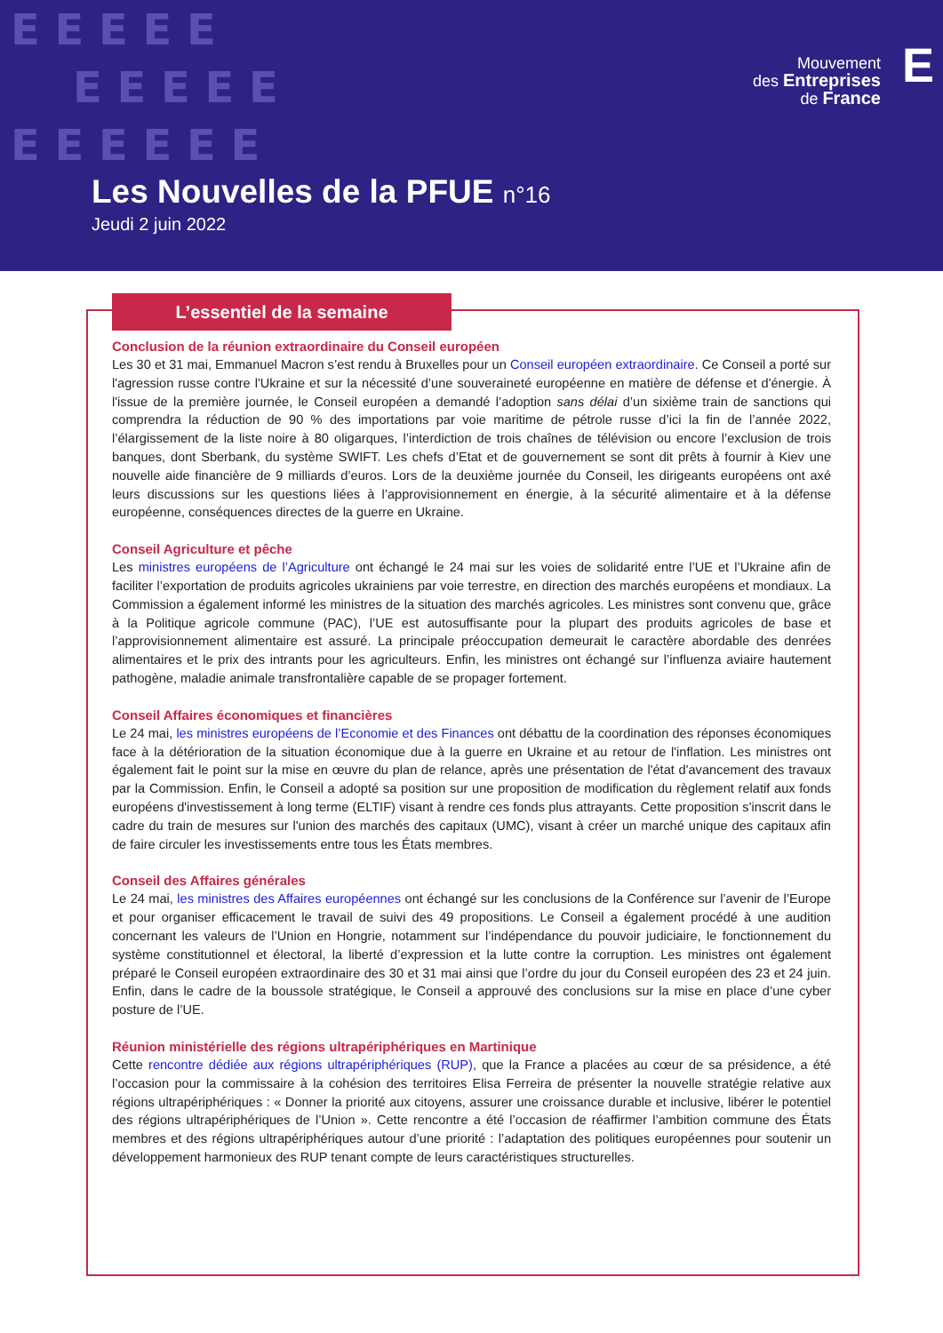E E E E E
E E E E E
E E E E E E
Mouvement
des Entreprises
de France
E
Les Nouvelles de la PFUE n°16
Jeudi 2 juin 2022
L’essentiel de la semaine
Conclusion de la réunion extraordinaire du Conseil européen
Les 30 et 31 mai, Emmanuel Macron s’est rendu à Bruxelles pour un Conseil européen extraordinaire. Ce Conseil a porté sur l'agression russe contre l'Ukraine et sur la nécessité d’une souveraineté européenne en matière de défense et d'énergie. À l'issue de la première journée, le Conseil européen a demandé l’adoption sans délai d’un sixième train de sanctions qui comprendra la réduction de 90 % des importations par voie maritime de pétrole russe d’ici la fin de l’année 2022, l’élargissement de la liste noire à 80 oligarques, l’interdiction de trois chaînes de télévision ou encore l’exclusion de trois banques, dont Sberbank, du système SWIFT. Les chefs d’Etat et de gouvernement se sont dit prêts à fournir à Kiev une nouvelle aide financière de 9 milliards d’euros. Lors de la deuxième journée du Conseil, les dirigeants européens ont axé leurs discussions sur les questions liées à l’approvisionnement en énergie, à la sécurité alimentaire et à la défense européenne, conséquences directes de la guerre en Ukraine.
Conseil Agriculture et pêche
Les ministres européens de l’Agriculture ont échangé le 24 mai sur les voies de solidarité entre l’UE et l’Ukraine afin de faciliter l’exportation de produits agricoles ukrainiens par voie terrestre, en direction des marchés européens et mondiaux. La Commission a également informé les ministres de la situation des marchés agricoles. Les ministres sont convenu que, grâce à la Politique agricole commune (PAC), l’UE est autosuffisante pour la plupart des produits agricoles de base et l’approvisionnement alimentaire est assuré. La principale préoccupation demeurait le caractère abordable des denrées alimentaires et le prix des intrants pour les agriculteurs. Enfin, les ministres ont échangé sur l’influenza aviaire hautement pathogène, maladie animale transfrontalière capable de se propager fortement.
Conseil Affaires économiques et financières
Le 24 mai, les ministres européens de l’Economie et des Finances ont débattu de la coordination des réponses économiques face à la détérioration de la situation économique due à la guerre en Ukraine et au retour de l'inflation. Les ministres ont également fait le point sur la mise en œuvre du plan de relance, après une présentation de l'état d'avancement des travaux par la Commission. Enfin, le Conseil a adopté sa position sur une proposition de modification du règlement relatif aux fonds européens d'investissement à long terme (ELTIF) visant à rendre ces fonds plus attrayants. Cette proposition s'inscrit dans le cadre du train de mesures sur l'union des marchés des capitaux (UMC), visant à créer un marché unique des capitaux afin de faire circuler les investissements entre tous les États membres.
Conseil des Affaires générales
Le 24 mai, les ministres des Affaires européennes ont échangé sur les conclusions de la Conférence sur l’avenir de l’Europe et pour organiser efficacement le travail de suivi des 49 propositions. Le Conseil a également procédé à une audition concernant les valeurs de l’Union en Hongrie, notamment sur l’indépendance du pouvoir judiciaire, le fonctionnement du système constitutionnel et électoral, la liberté d’expression et la lutte contre la corruption. Les ministres ont également préparé le Conseil européen extraordinaire des 30 et 31 mai ainsi que l’ordre du jour du Conseil européen des 23 et 24 juin. Enfin, dans le cadre de la boussole stratégique, le Conseil a approuvé des conclusions sur la mise en place d’une cyber posture de l’UE.
Réunion ministérielle des régions ultrapériphériques en Martinique
Cette rencontre dédiée aux régions ultrapériphériques (RUP), que la France a placées au cœur de sa présidence, a été l’occasion pour la commissaire à la cohésion des territoires Elisa Ferreira de présenter la nouvelle stratégie relative aux régions ultrapériphériques : « Donner la priorité aux citoyens, assurer une croissance durable et inclusive, libérer le potentiel des régions ultrapériphériques de l’Union ». Cette rencontre a été l’occasion de réaffirmer l’ambition commune des États membres et des régions ultrapériphériques autour d’une priorité : l’adaptation des politiques européennes pour soutenir un développement harmonieux des RUP tenant compte de leurs caractéristiques structurelles.